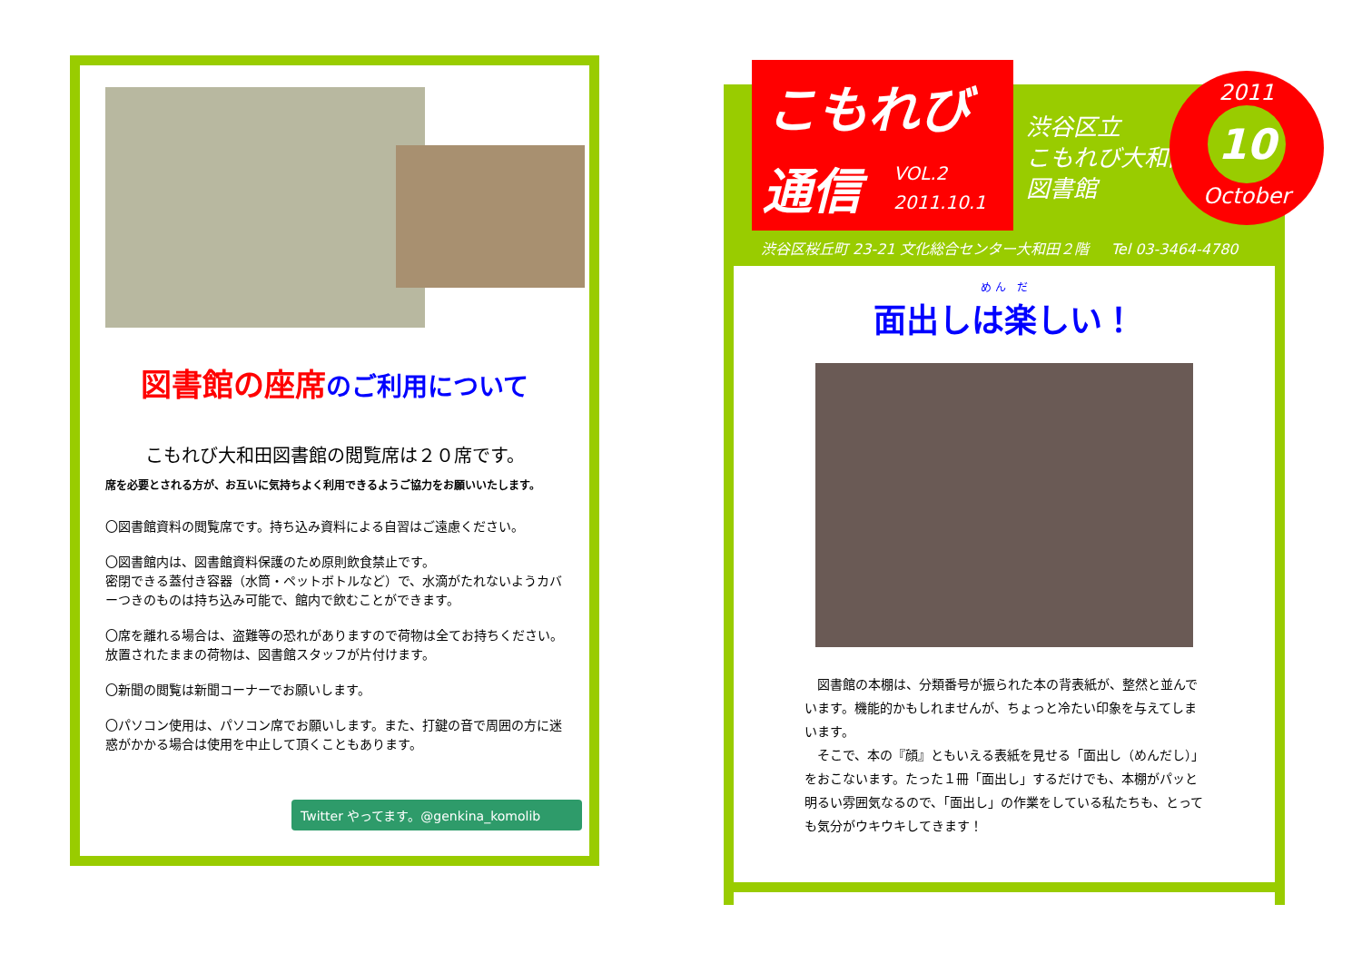図書館の座席 のご利用について
こもれび大和田図書館の閲覧席は２０席です。
席を必要とされる方が、お互いに気持ちよく利用できるようご協力をお願いいたします。
〇図書館資料の閲覧席です。持ち込み資料による自習はご遠慮ください。
〇図書館内は、図書館資料保護のため原則飲食禁止です。
密閉できる蓋付き容器（水筒・ペットボトルなど）で、水滴がたれないようカバーつきのものは持ち込み可能で、館内で飲むことができます。
〇席を離れる場合は、盗難等の恐れがありますので荷物は全てお持ちください。放置されたままの荷物は、図書館スタッフが片付けます。
〇新聞の閲覧は新聞コーナーでお願いします。
〇パソコン使用は、パソコン席でお願いします。また、打鍵の音で周囲の方に迷惑がかかる場合は使用を中止して頂くこともあります。
Twitter やってます。@genkina_komolib
こもれび
通信 VOL.2
2011.10.1
渋谷区立
こもれび大和田
図書館
2011
10
October
渋谷区桜丘町 23-21 文化総合センター大和田２階 Tel 03-3464-4780
め ん　だ
面出しは楽しい！
　図書館の本棚は、分類番号が振られた本の背表紙が、整然と並んでいます。機能的かもしれませんが、ちょっと冷たい印象を与えてしまいます。
　そこで、本の『顔』ともいえる表紙を見せる「面出し（めんだし）」をおこないます。たった１冊「面出し」するだけでも、本棚がパッと明るい雰囲気なるので、「面出し」の作業をしている私たちも、とっても気分がウキウキしてきます！